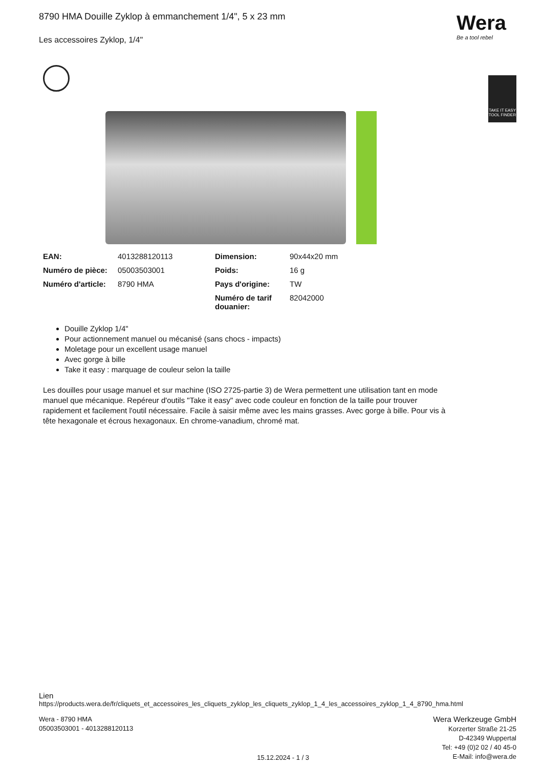8790 HMA Douille Zyklop à emmanchement 1/4", 5 x 23 mm
Les accessoires Zyklop, 1/4"
Wera
Be a tool rebel
TAKE IT EASY TOOL FINDER
| EAN: | 4013288120113 | Dimension: | 90x44x20 mm |
| Numéro de pièce: | 05003503001 | Poids: | 16 g |
| Numéro d'article: | 8790 HMA | Pays d'origine: | TW |
| | | Numéro de tarif douanier: | 82042000 |
Douille Zyklop 1/4"
Pour actionnement manuel ou mécanisé (sans chocs - impacts)
Moletage pour un excellent usage manuel
Avec gorge à bille
Take it easy : marquage de couleur selon la taille
Les douilles pour usage manuel et sur machine (ISO 2725-partie 3) de Wera permettent une utilisation tant en mode manuel que mécanique. Repéreur d'outils "Take it easy" avec code couleur en fonction de la taille pour trouver rapidement et facilement l'outil nécessaire. Facile à saisir même avec les mains grasses. Avec gorge à bille. Pour vis à tête hexagonale et écrous hexagonaux. En chrome-vanadium, chromé mat.
Lien
https://products.wera.de/fr/cliquets_et_accessoires_les_cliquets_zyklop_les_cliquets_zyklop_1_4_les_accessoires_zyklop_1_4_8790_hma.html
Wera - 8790 HMA
05003503001 - 4013288120113
15.12.2024 - 1 / 3
Wera Werkzeuge GmbH
Korzerter Straße 21-25
D-42349 Wuppertal
Tel: +49 (0)2 02 / 40 45-0
E-Mail: info@wera.de